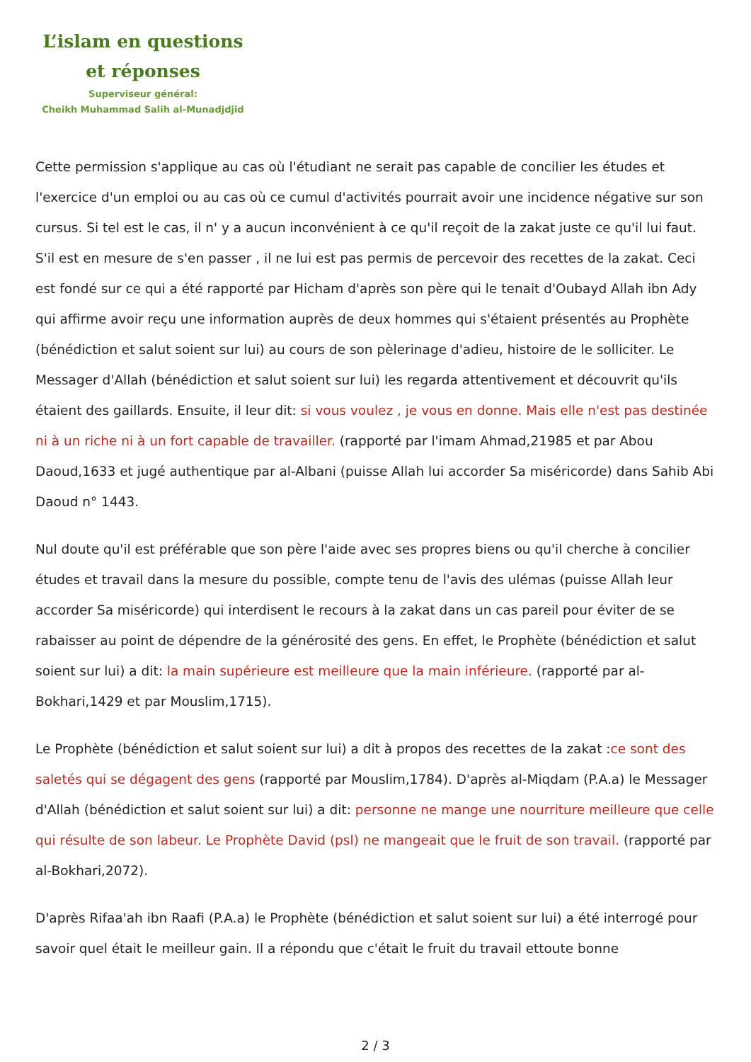L’islam en questions
et réponses
Superviseur général:
Cheikh Muhammad Salih al-Munadjdjid
Cette permission s'applique au cas où l'étudiant ne serait pas capable de concilier les études et l'exercice d'un emploi ou au cas où ce cumul d'activités pourrait avoir une incidence négative sur son cursus. Si tel est le cas, il n' y a aucun inconvénient à ce qu'il reçoit de la zakat juste ce qu'il lui faut. S'il est en mesure de s'en passer , il ne lui est pas permis de percevoir des recettes de la zakat. Ceci est fondé sur ce qui a été rapporté par Hicham d'après son père qui le tenait d'Oubayd Allah ibn Ady qui affirme avoir reçu une information auprès de deux hommes qui s'étaient présentés au Prophète (bénédiction et salut soient sur lui) au cours de son pèlerinage d'adieu, histoire de le solliciter. Le Messager d'Allah (bénédiction et salut soient sur lui) les regarda attentivement et découvrit qu'ils étaient des gaillards. Ensuite, il leur dit: si vous voulez , je vous en donne. Mais elle n'est pas destinée ni à un riche ni à un fort capable de travailler. (rapporté par l'imam Ahmad,21985 et par Abou Daoud,1633 et jugé authentique par al-Albani (puisse Allah lui accorder Sa miséricorde) dans Sahib Abi Daoud n° 1443.
Nul doute qu'il est préférable que son père l'aide avec ses propres biens ou qu'il cherche à concilier études et travail dans la mesure du possible, compte tenu de l'avis des ulémas (puisse Allah leur accorder Sa miséricorde) qui interdisent le recours à la zakat dans un cas pareil pour éviter de se rabaisser au point de dépendre de la générosité des gens. En effet, le Prophète (bénédiction et salut soient sur lui) a dit: la main supérieure est meilleure que la main inférieure. (rapporté par al-Bokhari,1429 et par Mouslim,1715).
Le Prophète (bénédiction et salut soient sur lui) a dit à propos des recettes de la zakat :ce sont des saletés qui se dégagent des gens (rapporté par Mouslim,1784). D'après al-Miqdam (P.A.a) le Messager d'Allah (bénédiction et salut soient sur lui) a dit: personne ne mange une nourriture meilleure que celle qui résulte de son labeur. Le Prophète David (psl) ne mangeait que le fruit de son travail. (rapporté par al-Bokhari,2072).
D'après Rifaa'ah ibn Raafi (P.A.a) le Prophète (bénédiction et salut soient sur lui) a été interrogé pour savoir quel était le meilleur gain. Il a répondu que c'était le fruit du travail ettoute bonne
2 / 3